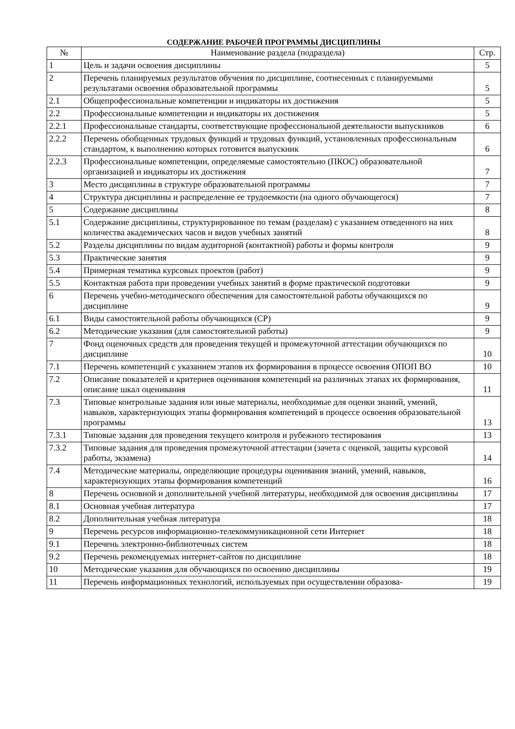СОДЕРЖАНИЕ РАБОЧЕЙ ПРОГРАММЫ ДИСЦИПЛИНЫ
| № | Наименование раздела (подраздела) | Стр. |
| --- | --- | --- |
| 1 | Цель и задачи освоения дисциплины | 5 |
| 2 | Перечень планируемых результатов обучения по дисциплине, соотнесенных с планируемыми результатами освоения образовательной программы | 5 |
| 2.1 | Общепрофессиональные компетенции и индикаторы их достижения | 5 |
| 2.2 | Профессиональные компетенции и индикаторы их достижения | 5 |
| 2.2.1 | Профессиональные стандарты, соответствующие профессиональной деятельности выпускников | 6 |
| 2.2.2 | Перечень обобщенных трудовых функций и трудовых функций, установленных профессиональным стандартом, к выполнению которых готовится выпускник | 6 |
| 2.2.3 | Профессиональные компетенции, определяемые самостоятельно (ПКОС) образовательной организацией и индикаторы их достижения | 7 |
| 3 | Место дисциплины в структуре образовательной программы | 7 |
| 4 | Структура дисциплины и распределение ее трудоемкости (на одного обучающегося) | 7 |
| 5 | Содержание дисциплины | 8 |
| 5.1 | Содержание дисциплины, структурированное по темам (разделам) с указанием отведенного на них количества академических часов и видов учебных занятий | 8 |
| 5.2 | Разделы дисциплины по видам аудиторной (контактной) работы и формы контроля | 9 |
| 5.3 | Практические занятия | 9 |
| 5.4 | Примерная тематика курсовых проектов (работ) | 9 |
| 5.5 | Контактная работа при проведении учебных занятий в форме практической подготовки | 9 |
| 6 | Перечень учебно-методического обеспечения для самостоятельной работы обучающихся по дисциплине | 9 |
| 6.1 | Виды самостоятельной работы обучающихся (СР) | 9 |
| 6.2 | Методические указания (для самостоятельной работы) | 9 |
| 7 | Фонд оценочных средств для проведения текущей и промежуточной аттестации обучающихся по дисциплине | 10 |
| 7.1 | Перечень компетенций с указанием этапов их формирования в процессе освоения ОПОП ВО | 10 |
| 7.2 | Описание показателей и критериев оценивания компетенций на различных этапах их формирования, описание шкал оценивания | 11 |
| 7.3 | Типовые контрольные задания или иные материалы, необходимые для оценки знаний, умений, навыков, характеризующих этапы формирования компетенций в процессе освоения образовательной программы | 13 |
| 7.3.1 | Типовые задания для проведения текущего контроля и рубежного тестирования | 13 |
| 7.3.2 | Типовые задания для проведения промежуточной аттестации (зачета с оценкой, защиты курсовой работы, экзамена) | 14 |
| 7.4 | Методические материалы, определяющие процедуры оценивания знаний, умений, навыков, характеризующих этапы формирования компетенций | 16 |
| 8 | Перечень основной и дополнительной учебной литературы, необходимой для освоения дисциплины | 17 |
| 8.1 | Основная учебная литература | 17 |
| 8.2 | Дополнительная учебная литература | 18 |
| 9 | Перечень ресурсов информационно-телекоммуникационной сети Интернет | 18 |
| 9.1 | Перечень электронно-библиотечных систем | 18 |
| 9.2 | Перечень рекомендуемых интернет-сайтов по дисциплине | 18 |
| 10 | Методические указания для обучающихся по освоению дисциплины | 19 |
| 11 | Перечень информационных технологий, используемых при осуществлении образова- | 19 |